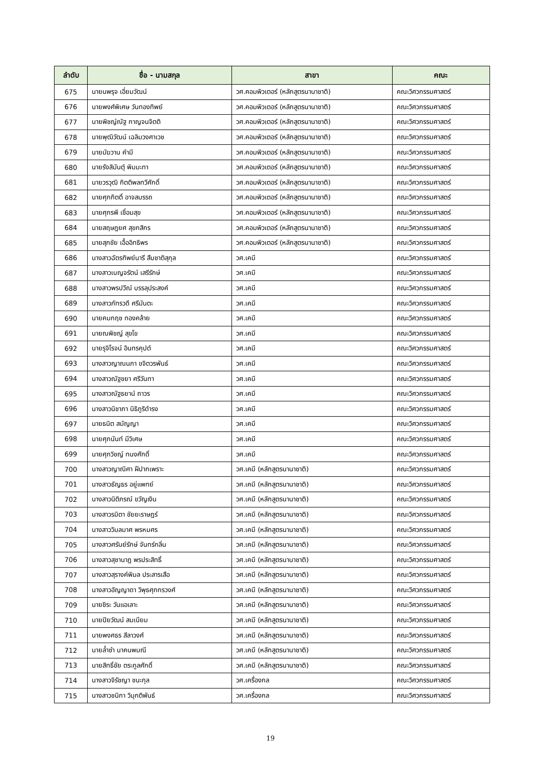| ลำดับ | ชื่อ - นามสกุล | สาขา | คณะ |
| --- | --- | --- | --- |
| 675 | นายนพรุจ เอี่ยมวัฒน์ | วศ.คอมพิวเตอร์ (หลักสูตรนานาชาติ) | คณะวิศวกรรมศาสตร์ |
| 676 | นายพงศ์พิเศษ วันทองทิพย์ | วศ.คอมพิวเตอร์ (หลักสูตรนานาชาติ) | คณะวิศวกรรมศาสตร์ |
| 677 | นายพิชญ์ณัฐ กาญจนจิตติ | วศ.คอมพิวเตอร์ (หลักสูตรนานาชาติ) | คณะวิศวกรรมศาสตร์ |
| 678 | นายพุฒิวัฒน์ เฉลิมวงศาเวช | วศ.คอมพิวเตอร์ (หลักสูตรนานาชาติ) | คณะวิศวกรรมศาสตร์ |
| 679 | นายมัฆวาน คำมี | วศ.คอมพิวเตอร์ (หลักสูตรนานาชาติ) | คณะวิศวกรรมศาสตร์ |
| 680 | นายรังสิมันตุ์ พิมมะทา | วศ.คอมพิวเตอร์ (หลักสูตรนานาชาติ) | คณะวิศวกรรมศาสตร์ |
| 681 | นายวรวุฒิ กิตติพลทวีศักดิ์ | วศ.คอมพิวเตอร์ (หลักสูตรนานาชาติ) | คณะวิศวกรรมศาสตร์ |
| 682 | นายศุภกิตติ์ อาจสมรรถ | วศ.คอมพิวเตอร์ (หลักสูตรนานาชาติ) | คณะวิศวกรรมศาสตร์ |
| 683 | นายศุภรพี เชื่อมสุข | วศ.คอมพิวเตอร์ (หลักสูตรนานาชาติ) | คณะวิศวกรรมศาสตร์ |
| 684 | นายสฤษฎยศ สุขกสิกร | วศ.คอมพิวเตอร์ (หลักสูตรนานาชาติ) | คณะวิศวกรรมศาสตร์ |
| 685 | นายสุภชัย เอื้ออิทธิพร | วศ.คอมพิวเตอร์ (หลักสูตรนานาชาติ) | คณะวิศวกรรมศาสตร์ |
| 686 | นางสาวฉัตรทิพย์นารี สืบชาติสุกุล | วศ.เคมี | คณะวิศวกรรมศาสตร์ |
| 687 | นางสาวเบญจรัตน์ เสรีรักษ์ | วศ.เคมี | คณะวิศวกรรมศาสตร์ |
| 688 | นางสาวพรปวีณ์ บรรลุประสงค์ | วศ.เคมี | คณะวิศวกรรมศาสตร์ |
| 689 | นางสาวภัทรวดี ศรีมันตะ | วศ.เคมี | คณะวิศวกรรมศาสตร์ |
| 690 | นายคมกฤช ทองคล้าย | วศ.เคมี | คณะวิศวกรรมศาสตร์ |
| 691 | นายณพิชญ์ สุขโข | วศ.เคมี | คณะวิศวกรรมศาสตร์ |
| 692 | นายรุจิโรจน์ อินทรคุปต์ | วศ.เคมี | คณะวิศวกรรมศาสตร์ |
| 693 | นางสาวญาณนภา ขจิตวรพันธ์ | วศ.เคมี | คณะวิศวกรรมศาสตร์ |
| 694 | นางสาวณัฐชยา ศรีวันทา | วศ.เคมี | คณะวิศวกรรมศาสตร์ |
| 695 | นางสาวณัฐธยาน์ ถาวร | วศ.เคมี | คณะวิศวกรรมศาสตร์ |
| 696 | นางสาวนิชาภา นิธิภูริดำรง | วศ.เคมี | คณะวิศวกรรมศาสตร์ |
| 697 | นายธนิต สมัญญา | วศ.เคมี | คณะวิศวกรรมศาสตร์ |
| 698 | นายศุภนันท์ มีวิเศษ | วศ.เคมี | คณะวิศวกรรมศาสตร์ |
| 699 | นายศุภวิชญ์ ทนงศักดิ์ | วศ.เคมี | คณะวิศวกรรมศาสตร์ |
| 700 | นางสาวญาณิศา ฝีปากเพราะ | วศ.เคมี (หลักสูตรนานาชาติ) | คณะวิศวกรรมศาสตร์ |
| 701 | นางสาวธัญธร อยู่แพทย์ | วศ.เคมี (หลักสูตรนานาชาติ) | คณะวิศวกรรมศาสตร์ |
| 702 | นางสาวนิติภรณ์ ขวัญเงิน | วศ.เคมี (หลักสูตรนานาชาติ) | คณะวิศวกรรมศาสตร์ |
| 703 | นางสาวรมิตา ชัยยะราษฎร์ | วศ.เคมี (หลักสูตรนานาชาติ) | คณะวิศวกรรมศาสตร์ |
| 704 | นางสาววิมลมาศ พรหมศร | วศ.เคมี (หลักสูตรนานาชาติ) | คณะวิศวกรรมศาสตร์ |
| 705 | นางสาวศรันย์รักษ์ จันทร์กลิ่น | วศ.เคมี (หลักสูตรนานาชาติ) | คณะวิศวกรรมศาสตร์ |
| 706 | นางสาวสุชานาฏ พรประสิทธิ์ | วศ.เคมี (หลักสูตรนานาชาติ) | คณะวิศวกรรมศาสตร์ |
| 707 | นางสาวสุรางค์พิมล ประสารเสือ | วศ.เคมี (หลักสูตรนานาชาติ) | คณะวิศวกรรมศาสตร์ |
| 708 | นางสาวอัญญาดา วิพุธศุภกรวงศ์ | วศ.เคมี (หลักสูตรนานาชาติ) | คณะวิศวกรรมศาสตร์ |
| 709 | นายชิระ วันแอเลาะ | วศ.เคมี (หลักสูตรนานาชาติ) | คณะวิศวกรรมศาสตร์ |
| 710 | นายปิยวัฒน์ สมเนียม | วศ.เคมี (หลักสูตรนานาชาติ) | คณะวิศวกรรมศาสตร์ |
| 711 | นายพงศธร สีลาวงศ์ | วศ.เคมี (หลักสูตรนานาชาติ) | คณะวิศวกรรมศาสตร์ |
| 712 | นายล้ำซำ นาคนพมณี | วศ.เคมี (หลักสูตรนานาชาติ) | คณะวิศวกรรมศาสตร์ |
| 713 | นายสิทธิ์ชัย ตระกูลศักดิ์ | วศ.เคมี (หลักสูตรนานาชาติ) | คณะวิศวกรรมศาสตร์ |
| 714 | นางสาวจิรัชญา ชนะกุล | วศ.เครื่องกล | คณะวิศวกรรมศาสตร์ |
| 715 | นางสาวชนิกา วิมุกติพันธ์ | วศ.เครื่องกล | คณะวิศวกรรมศาสตร์ |
19